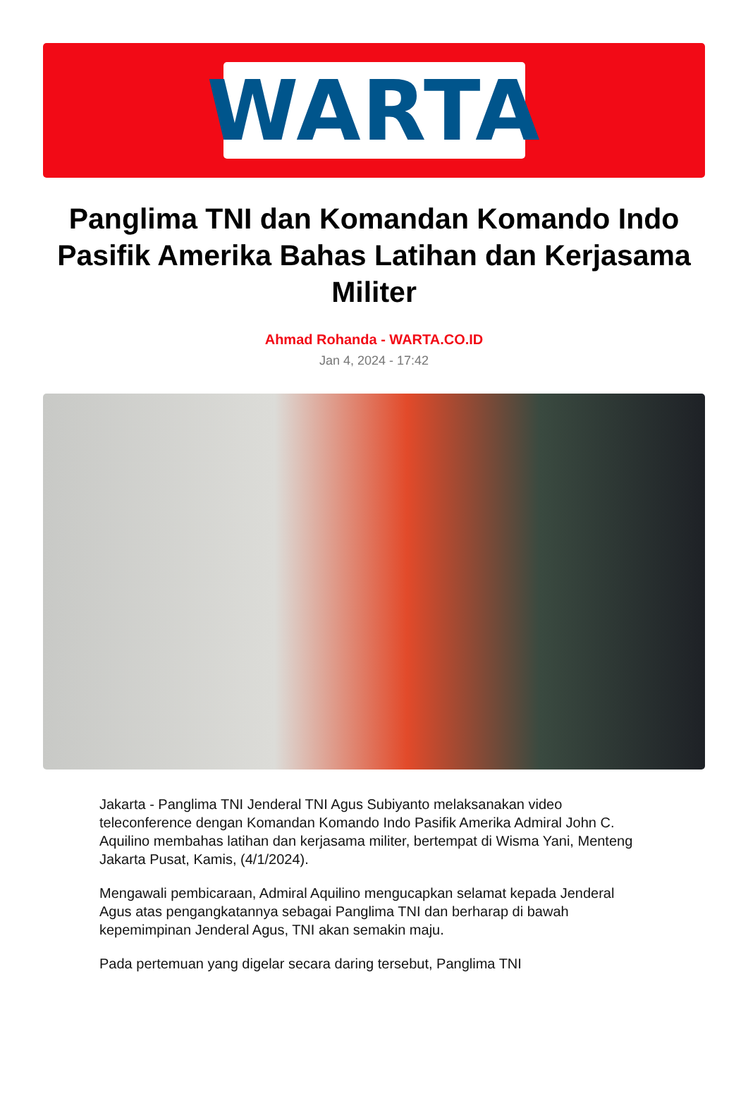WARTA
Panglima TNI dan Komandan Komando Indo Pasifik Amerika Bahas Latihan dan Kerjasama Militer
Ahmad Rohanda - WARTA.CO.ID
Jan 4, 2024 - 17:42
Jakarta - Panglima TNI Jenderal TNI Agus Subiyanto melaksanakan video teleconference dengan Komandan Komando Indo Pasifik Amerika Admiral John C. Aquilino membahas latihan dan kerjasama militer, bertempat di Wisma Yani, Menteng Jakarta Pusat, Kamis, (4/1/2024).
Mengawali pembicaraan, Admiral Aquilino mengucapkan selamat kepada Jenderal Agus atas pengangkatannya sebagai Panglima TNI dan berharap di bawah kepemimpinan Jenderal Agus, TNI akan semakin maju.
Pada pertemuan yang digelar secara daring tersebut, Panglima TNI